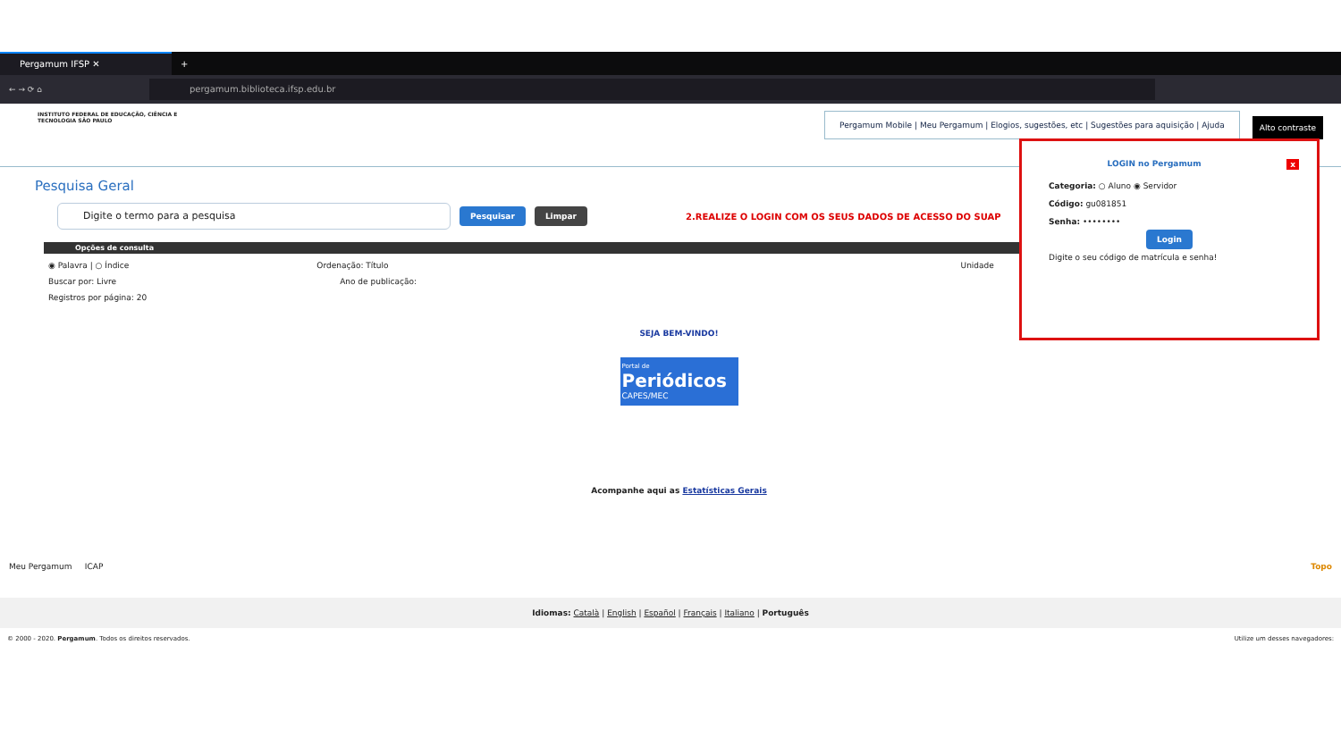Pergamum IFSP ✕
+
← → ⟳ ⌂
pergamum.biblioteca.ifsp.edu.br
INSTITUTO FEDERAL DE EDUCAÇÃO, CIÊNCIA E TECNOLOGIA SÃO PAULO
Pergamum Mobile | Meu Pergamum | Elogios, sugestões, etc | Sugestões para aquisição | Ajuda
Alto contraste
Pesquisa Geral
Digite o termo para a pesquisa
Pesquisar Limpar 2.REALIZE O LOGIN COM OS SEUS DADOS DE ACESSO DO SUAP
Opções de consulta
◉ Palavra | ○ Índice Ordenação: Título Unidade
Buscar por: Livre Ano de publicação:
Registros por página: 20
SEJA BEM-VINDO!
Portal de
Periódicos
CAPES/MEC
Acompanhe aqui as Estatísticas Gerais
LOGIN no Pergamum x
Categoria: ○ Aluno ◉ Servidor
Código: gu081851
Senha: ••••••••
Login
Digite o seu código de matrícula e senha!
Meu Pergamum ICAP Topo
Idiomas: Català | English | Español | Français | Italiano | Português
© 2000 - 2020. Pergamum. Todos os direitos reservados. Utilize um desses navegadores: